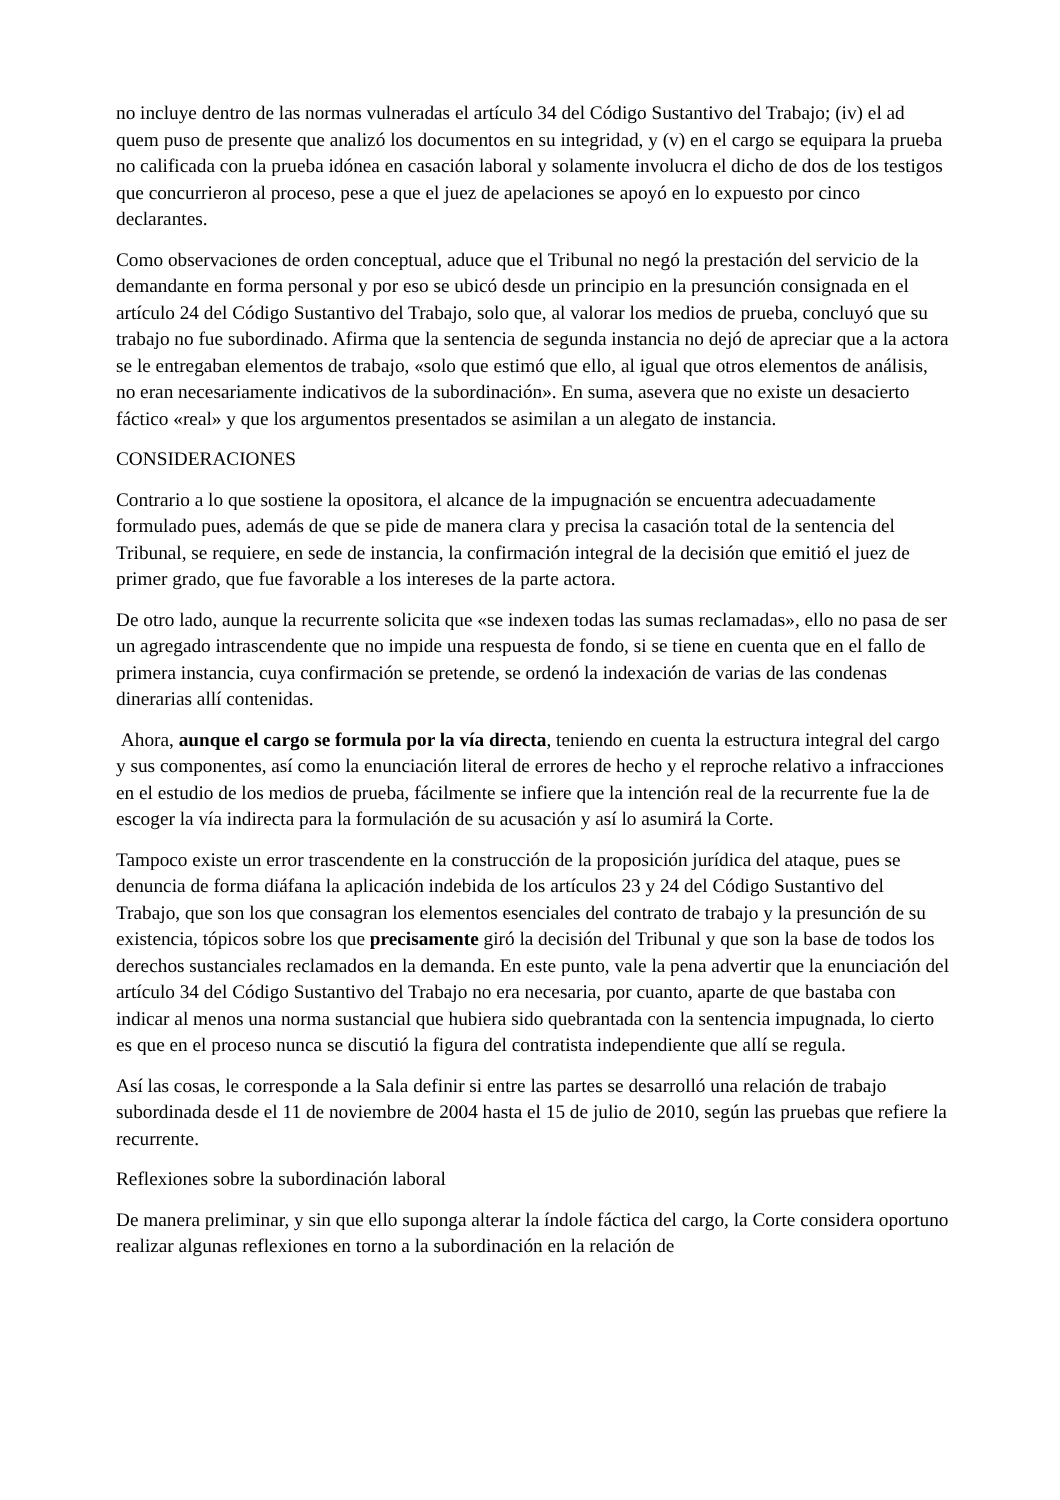no incluye dentro de las normas vulneradas el artículo 34 del Código Sustantivo del Trabajo; (iv) el ad quem puso de presente que analizó los documentos en su integridad, y (v) en el cargo se equipara la prueba no calificada con la prueba idónea en casación laboral y solamente involucra el dicho de dos de los testigos que concurrieron al proceso, pese a que el juez de apelaciones se apoyó en lo expuesto por cinco declarantes.
Como observaciones de orden conceptual, aduce que el Tribunal no negó la prestación del servicio de la demandante en forma personal y por eso se ubicó desde un principio en la presunción consignada en el artículo 24 del Código Sustantivo del Trabajo, solo que, al valorar los medios de prueba, concluyó que su trabajo no fue subordinado. Afirma que la sentencia de segunda instancia no dejó de apreciar que a la actora se le entregaban elementos de trabajo, «solo que estimó que ello, al igual que otros elementos de análisis, no eran necesariamente indicativos de la subordinación». En suma, asevera que no existe un desacierto fáctico «real» y que los argumentos presentados se asimilan a un alegato de instancia.
CONSIDERACIONES
Contrario a lo que sostiene la opositora, el alcance de la impugnación se encuentra adecuadamente formulado pues, además de que se pide de manera clara y precisa la casación total de la sentencia del Tribunal, se requiere, en sede de instancia, la confirmación integral de la decisión que emitió el juez de primer grado, que fue favorable a los intereses de la parte actora.
De otro lado, aunque la recurrente solicita que «se indexen todas las sumas reclamadas», ello no pasa de ser un agregado intrascendente que no impide una respuesta de fondo, si se tiene en cuenta que en el fallo de primera instancia, cuya confirmación se pretende, se ordenó la indexación de varias de las condenas dinerarias allí contenidas.
Ahora, aunque el cargo se formula por la vía directa, teniendo en cuenta la estructura integral del cargo y sus componentes, así como la enunciación literal de errores de hecho y el reproche relativo a infracciones en el estudio de los medios de prueba, fácilmente se infiere que la intención real de la recurrente fue la de escoger la vía indirecta para la formulación de su acusación y así lo asumirá la Corte.
Tampoco existe un error trascendente en la construcción de la proposición jurídica del ataque, pues se denuncia de forma diáfana la aplicación indebida de los artículos 23 y 24 del Código Sustantivo del Trabajo, que son los que consagran los elementos esenciales del contrato de trabajo y la presunción de su existencia, tópicos sobre los que precisamente giró la decisión del Tribunal y que son la base de todos los derechos sustanciales reclamados en la demanda. En este punto, vale la pena advertir que la enunciación del artículo 34 del Código Sustantivo del Trabajo no era necesaria, por cuanto, aparte de que bastaba con indicar al menos una norma sustancial que hubiera sido quebrantada con la sentencia impugnada, lo cierto es que en el proceso nunca se discutió la figura del contratista independiente que allí se regula.
Así las cosas, le corresponde a la Sala definir si entre las partes se desarrolló una relación de trabajo subordinada desde el 11 de noviembre de 2004 hasta el 15 de julio de 2010, según las pruebas que refiere la recurrente.
Reflexiones sobre la subordinación laboral
De manera preliminar, y sin que ello suponga alterar la índole fáctica del cargo, la Corte considera oportuno realizar algunas reflexiones en torno a la subordinación en la relación de